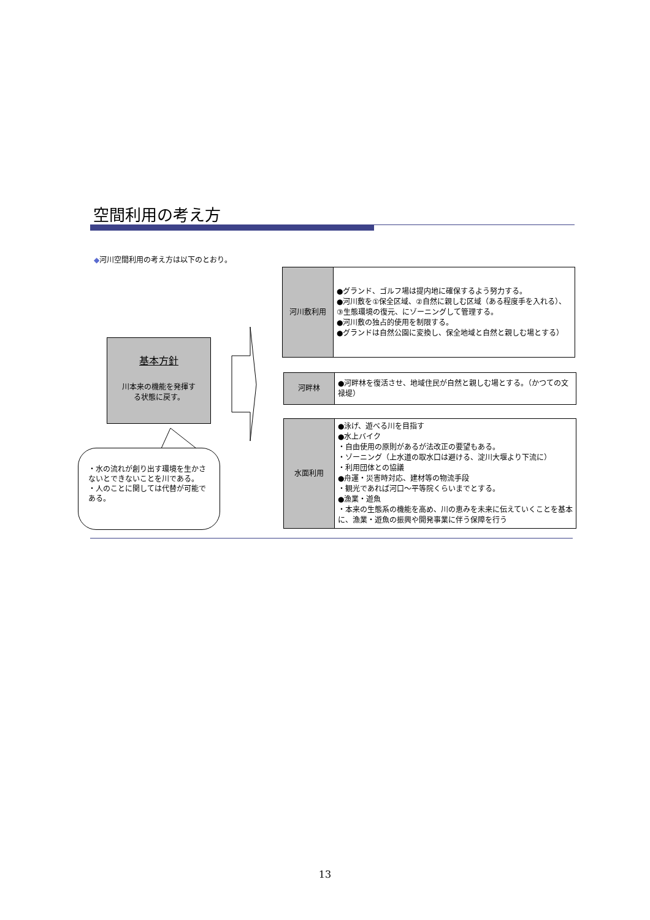空間利用の考え方
◆河川空間利用の考え方は以下のとおり。
基本方針
川本来の機能を発揮す
る状態に戻す。
・水の流れが創り出す環境を生かさないとできないことを川である。
・人のことに関しては代替が可能である。
| 河川敷利用 | ●グランド、ゴルフ場は提内地に確保するよう努力する。 ●河川敷を①保全区域、②自然に親しむ区域（ある程度手を入れる）、③生態環境の復元、にゾーニングして管理する。 ●河川敷の独占的使用を制限する。 ●グランドは自然公園に変換し、保全地域と自然と親しむ場とする） |
| 河畔林 | ●河畔林を復活させ、地域住民が自然と親しむ場とする。（かつての文禄堤） |
| 水面利用 | ●泳げ、遊べる川を目指す ●水上バイク ・自由使用の原則があるが法改正の要望もある。 ・ゾーニング（上水道の取水口は避ける、淀川大堰より下流に） ・利用団体との協議 ●舟運・災害時対応、建材等の物流手段 ・観光であれば河口～平等院くらいまでとする。 ●漁業・遊魚 ・本来の生態系の機能を高め、川の恵みを未来に伝えていくことを基本に、漁業・遊魚の振興や開発事業に伴う保障を行う |
13